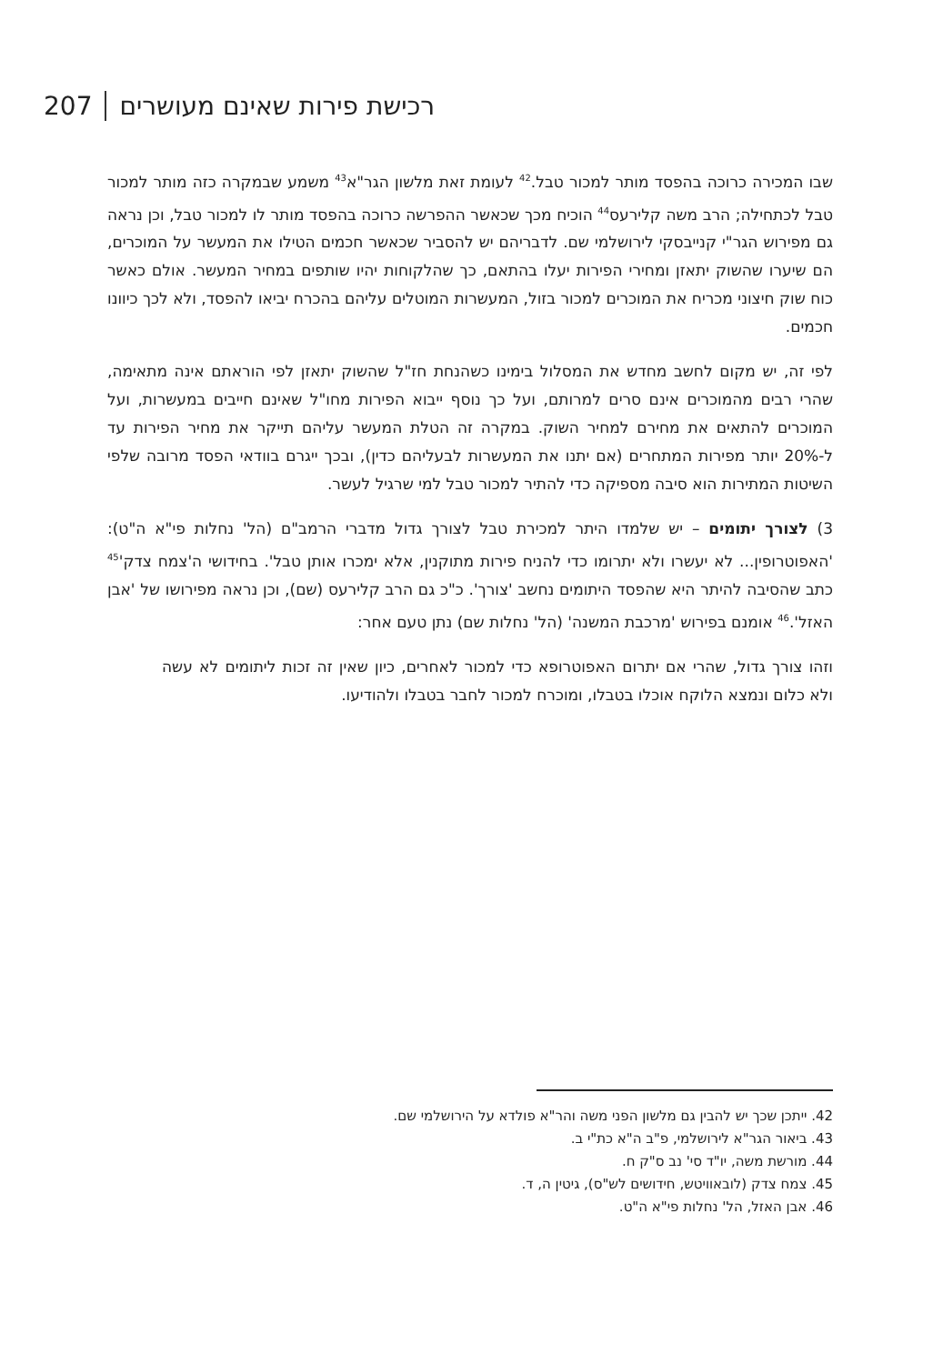207 רכישת פירות שאינם מעושרים
שבו המכירה כרוכה בהפסד מותר למכור טבל.<sup>42</sup> לעומת זאת מלשון הגר"א<sup>43</sup> משמע שבמקרה כזה מותר למכור טבל לכתחילה; הרב משה קלירעס<sup>44</sup> הוכיח מכך שכאשר ההפרשה כרוכה בהפסד מותר לו למכור טבל, וכן נראה גם מפירוש הגר"י קנייבסקי לירושלמי שם. לדבריהם יש להסביר שכאשר חכמים הטילו את המעשר על המוכרים, הם שיערו שהשוק יתאזן ומחירי הפירות יעלו בהתאם, כך שהלקוחות יהיו שותפים במחיר המעשר. אולם כאשר כוח שוק חיצוני מכריח את המוכרים למכור בזול, המעשרות המוטלים עליהם בהכרח יביאו להפסד, ולא לכך כיוונו חכמים.
לפי זה, יש מקום לחשב מחדש את המסלול בימינו כשהנחת חז"ל שהשוק יתאזן לפי הוראתם אינה מתאימה, שהרי רבים מהמוכרים אינם סרים למרותם, ועל כך נוסף ייבוא הפירות מחו"ל שאינם חייבים במעשרות, ועל המוכרים להתאים את מחירם למחיר השוק. במקרה זה הטלת המעשר עליהם תייקר את מחיר הפירות עד ל-20% יותר מפירות המתחרים (אם יתנו את המעשרות לבעליהם כדין), ובכך ייגרם בוודאי הפסד מרובה שלפי השיטות המתירות הוא סיבה מספיקה כדי להתיר למכור טבל למי שרגיל לעשר.
3) לצורך יתומים – יש שלמדו היתר למכירת טבל לצורך גדול מדברי הרמב"ם (הל' נחלות פי"א ה"ט): 'האפוטרופין... לא יעשרו ולא יתרומו כדי להניח פירות מתוקנין, אלא ימכרו אותן טבל'. בחידושי ה'צמח צדק'<sup>45</sup> כתב שהסיבה להיתר היא שהפסד היתומים נחשב 'צורך'. כ"כ גם הרב קלירעס (שם), וכן נראה מפירושו של 'אבן האזל'.<sup>46</sup> אומנם בפירוש 'מרכבת המשנה' (הל' נחלות שם) נתן טעם אחר:
וזהו צורך גדול, שהרי אם יתרום האפוטרופא כדי למכור לאחרים, כיון שאין זה זכות ליתומים לא עשה ולא כלום ונמצא הלוקח אוכלו בטבלו, ומוכרח למכור לחבר בטבלו ולהודיעו.
42. ייתכן שכך יש להבין גם מלשון הפני משה והר"א פולדא על הירושלמי שם.
43. ביאור הגר"א לירושלמי, פ"ב ה"א כת"י ב.
44. מורשת משה, יו"ד סי' נב ס"ק ח.
45. צמח צדק (לובאוויטש, חידושים לש"ס), גיטין ה, ד.
46. אבן האזל, הל' נחלות פי"א ה"ט.